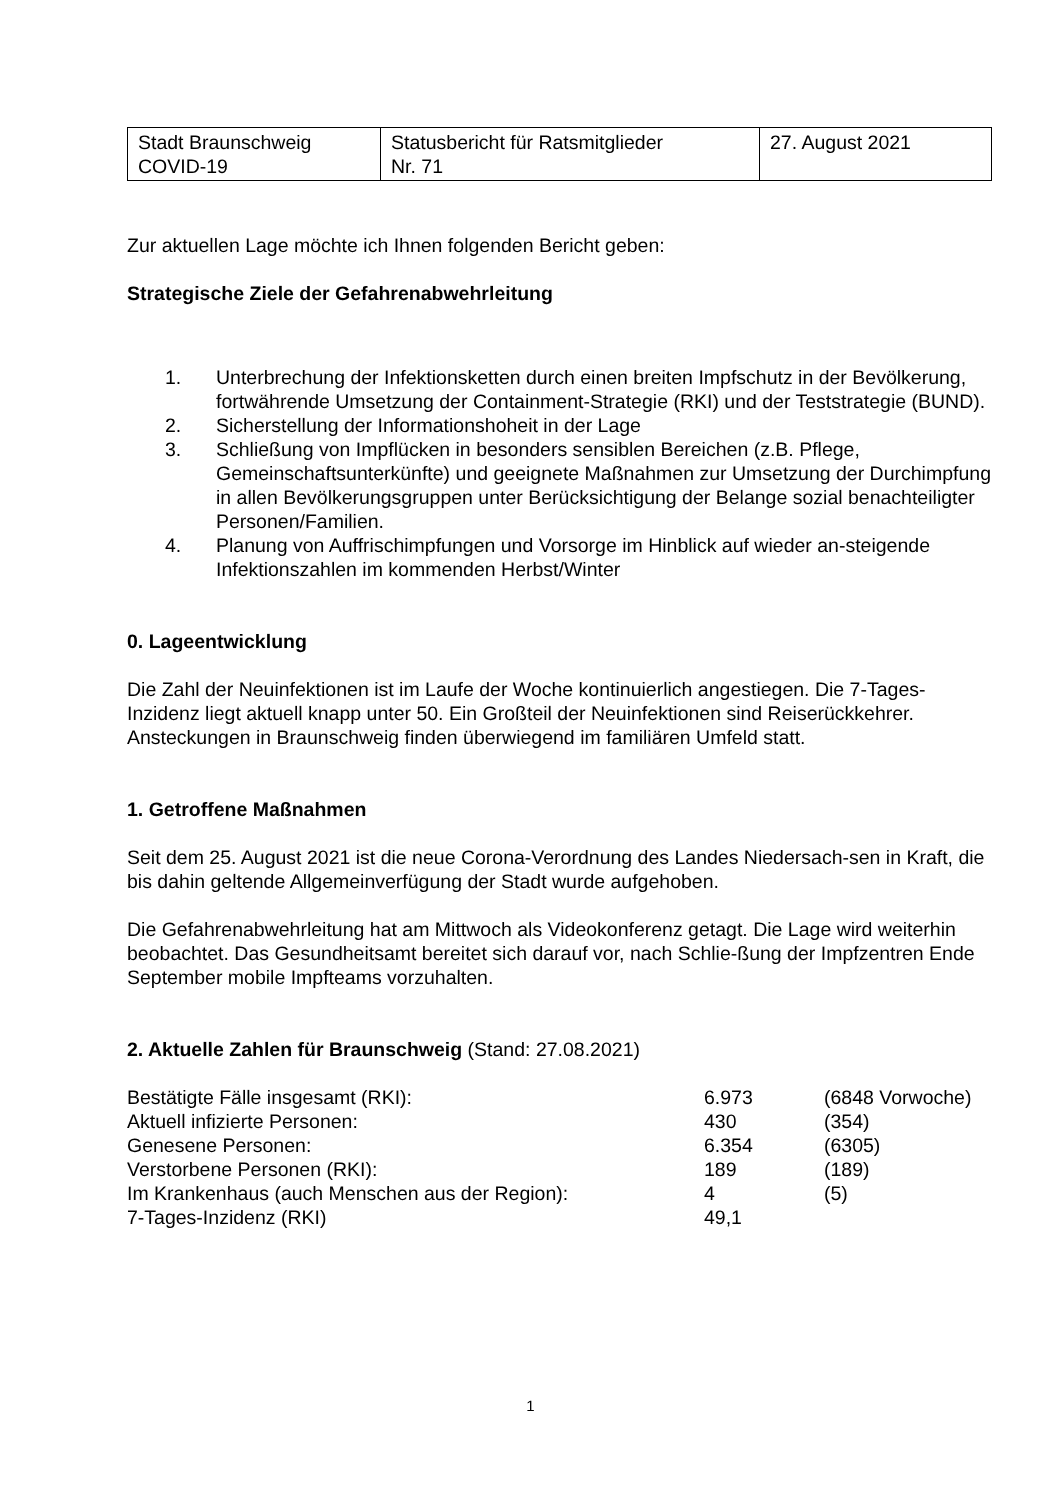| Stadt Braunschweig COVID-19 | Statusbericht für Ratsmitglieder Nr. 71 | 27. August 2021 |
Zur aktuellen Lage möchte ich Ihnen folgenden Bericht geben:
Strategische Ziele der Gefahrenabwehrleitung
1. Unterbrechung der Infektionsketten durch einen breiten Impfschutz in der Bevölkerung, fortwährende Umsetzung der Containment-Strategie (RKI) und der Teststrategie (BUND).
2. Sicherstellung der Informationshoheit in der Lage
3. Schließung von Impflücken in besonders sensiblen Bereichen (z.B. Pflege, Gemeinschaftsunterkünfte) und geeignete Maßnahmen zur Umsetzung der Durchimpfung in allen Bevölkerungsgruppen unter Berücksichtigung der Belange sozial benachteiligter Personen/Familien.
4. Planung von Auffrischimpfungen und Vorsorge im Hinblick auf wieder an-steigende Infektionszahlen im kommenden Herbst/Winter
0. Lageentwicklung
Die Zahl der Neuinfektionen ist im Laufe der Woche kontinuierlich angestiegen. Die 7-Tages-Inzidenz liegt aktuell knapp unter 50. Ein Großteil der Neuinfektionen sind Reiserückkehrer. Ansteckungen in Braunschweig finden überwiegend im familiären Umfeld statt.
1. Getroffene Maßnahmen
Seit dem 25. August 2021 ist die neue Corona-Verordnung des Landes Niedersach-sen in Kraft, die bis dahin geltende Allgemeinverfügung der Stadt wurde aufgehoben.
Die Gefahrenabwehrleitung hat am Mittwoch als Videokonferenz getagt. Die Lage wird weiterhin beobachtet. Das Gesundheitsamt bereitet sich darauf vor, nach Schlie-ßung der Impfzentren Ende September mobile Impfteams vorzuhalten.
2. Aktuelle Zahlen für Braunschweig (Stand: 27.08.2021)
| Bestätigte Fälle insgesamt (RKI): | 6.973 | (6848 Vorwoche) |
| Aktuell infizierte Personen: | 430 | (354) |
| Genesene Personen: | 6.354 | (6305) |
| Verstorbene Personen (RKI): | 189 | (189) |
| Im Krankenhaus (auch Menschen aus der Region): | 4 | (5) |
| 7-Tages-Inzidenz (RKI) | 49,1 | |
1